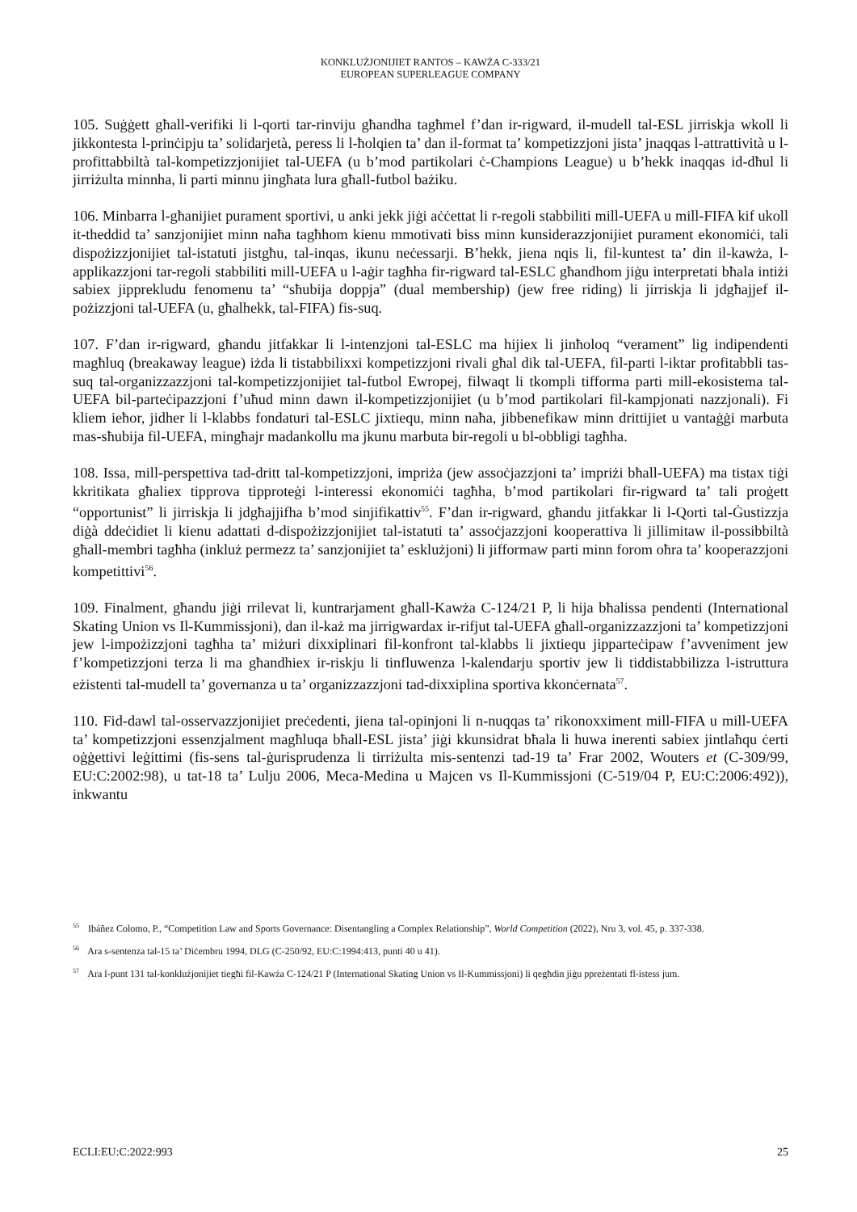KONKLUŻJONIJIET RANTOS – KAWŻA C-333/21
EUROPEAN SUPERLEAGUE COMPANY
105. Suġġett għall-verifiki li l-qorti tar-rinviju għandha tagħmel f’dan ir-rigward, il-mudell tal-ESL jirriskja wkoll li jikkontesta l-prinċipju ta’ solidarjetà, peress li l-ħolqien ta’ dan il-format ta’ kompetizzjoni jista’ jnaqqas l-attrattività u l-profittabbiltà tal-kompetizzjonijiet tal-UEFA (u b’mod partikolari ċ-Champions League) u b’hekk inaqqas id-dħul li jirriżulta minnha, li parti minnu jingħata lura għall-futbol bażiku.
106. Minbarra l-għanijiet purament sportivi, u anki jekk jiġi aċċettat li r-regoli stabbiliti mill-UEFA u mill-FIFA kif ukoll it-theddid ta’ sanzjonijiet minn naħa tagħhom kienu mmotivati biss minn kunsiderazzjonijiet purament ekonomiċi, tali dispożizzjonijiet tal-istatuti jistgħu, tal-inqas, ikunu neċessarji. B’hekk, jiena nqis li, fil-kuntest ta’ din il-kawża, l-applikazzjoni tar-regoli stabbiliti mill-UEFA u l-aġir tagħha fir-rigward tal-ESLC għandhom jiġu interpretati bħala intiżi sabiex jipprekludu fenomenu ta’ “sħubija doppja” (dual membership) (jew free riding) li jirriskja li jdgħajjef il-pożizzjoni tal-UEFA (u, għalhekk, tal-FIFA) fis-suq.
107. F’dan ir-rigward, għandu jitfakkar li l-intenzjoni tal-ESLC ma hijiex li jinħoloq “verament” lig indipendenti magħluq (breakaway league) iżda li tistabbilixxi kompetizzjoni rivali għal dik tal-UEFA, fil-parti l-iktar profitabbli tas-suq tal-organizzazzjoni tal-kompetizzjonijiet tal-futbol Ewropej, filwaqt li tkompli tifforma parti mill-ekosistema tal-UEFA bil-parteċipazzjoni f’uħud minn dawn il-kompetizzjonijiet (u b’mod partikolari fil-kampjonati nazzjonali). Fi kliem ieħor, jidher li l-klabbs fondaturi tal-ESLC jixtiequ, minn naħa, jibbenefikaw minn drittijiet u vantaġġi marbuta mas-sħubija fil-UEFA, mingħajr madankollu ma jkunu marbuta bir-regoli u bl-obbligi tagħha.
108. Issa, mill-perspettiva tad-dritt tal-kompetizzjoni, impriża (jew assoċjazzjoni ta’ impriżi bħall-UEFA) ma tistax tiġi kkritikata għaliex tipprova tipproteġi l-interessi ekonomiċi tagħha, b’mod partikolari fir-rigward ta’ tali proġett “opportunist” li jirriskja li jdgħajjifha b’mod sinjifikattiv<sup>55</sup>. F’dan ir-rigward, għandu jitfakkar li l-Qorti tal-Ġustizzja diġà ddeċidiet li kienu adattati d-dispożizzjonijiet tal-istatuti ta’ assoċjazzjoni kooperattiva li jillimitaw il-possibbiltà għall-membri tagħha (inkluż permezz ta’ sanzjonijiet ta’ esklużjoni) li jifformaw parti minn forom oħra ta’ kooperazzjoni kompetittivi<sup>56</sup>.
109. Finalment, għandu jiġi rrilevat li, kuntrarjament għall-Kawża C-124/21 P, li hija bħalissa pendenti (International Skating Union vs Il-Kummissjoni), dan il-każ ma jirrigwardax ir-rifjut tal-UEFA għall-organizzazzjoni ta’ kompetizzjoni jew l-impożizzjoni tagħha ta’ miżuri dixxiplinari fil-konfront tal-klabbs li jixtiequ jipparteċipaw f’avveniment jew f’kompetizzjoni terza li ma għandhiex ir-riskju li tinfluwenza l-kalendarju sportiv jew li tiddistabbilizza l-istruttura eżistenti tal-mudell ta’ governanza u ta’ organizzazzjoni tad-dixxiplina sportiva kkonċernata<sup>57</sup>.
110. Fid-dawl tal-osservazzjonijiet preċedenti, jiena tal-opinjoni li n-nuqqas ta’ rikonoxximent mill-FIFA u mill-UEFA ta’ kompetizzjoni essenzjalment magħluqa bħall-ESL jista’ jiġi kkunsidrat bħala li huwa inerenti sabiex jintlaħqu ċerti oġġettivi leġittimi (fis-sens tal-ġurisprudenza li tirriżulta mis-sentenzi tad-19 ta’ Frar 2002, Wouters et (C-309/99, EU:C:2002:98), u tat-18 ta’ Lulju 2006, Meca-Medina u Majcen vs Il-Kummissjoni (C-519/04 P, EU:C:2006:492)), inkwantu
<sup>55</sup> Ibáñez Colomo, P., “Competition Law and Sports Governance: Disentangling a Complex Relationship”, World Competition (2022), Nru 3, vol. 45, p. 337-338.
<sup>56</sup> Ara s-sentenza tal-15 ta’ Diċembru 1994, DLG (C-250/92, EU:C:1994:413, punti 40 u 41).
<sup>57</sup> Ara l-punt 131 tal-konklużjonijiet tiegħi fil-Kawża C-124/21 P (International Skating Union vs Il-Kummissjoni) li qegħdin jiġu ppreżentati fl-istess jum.
ECLI:EU:C:2022:993 25